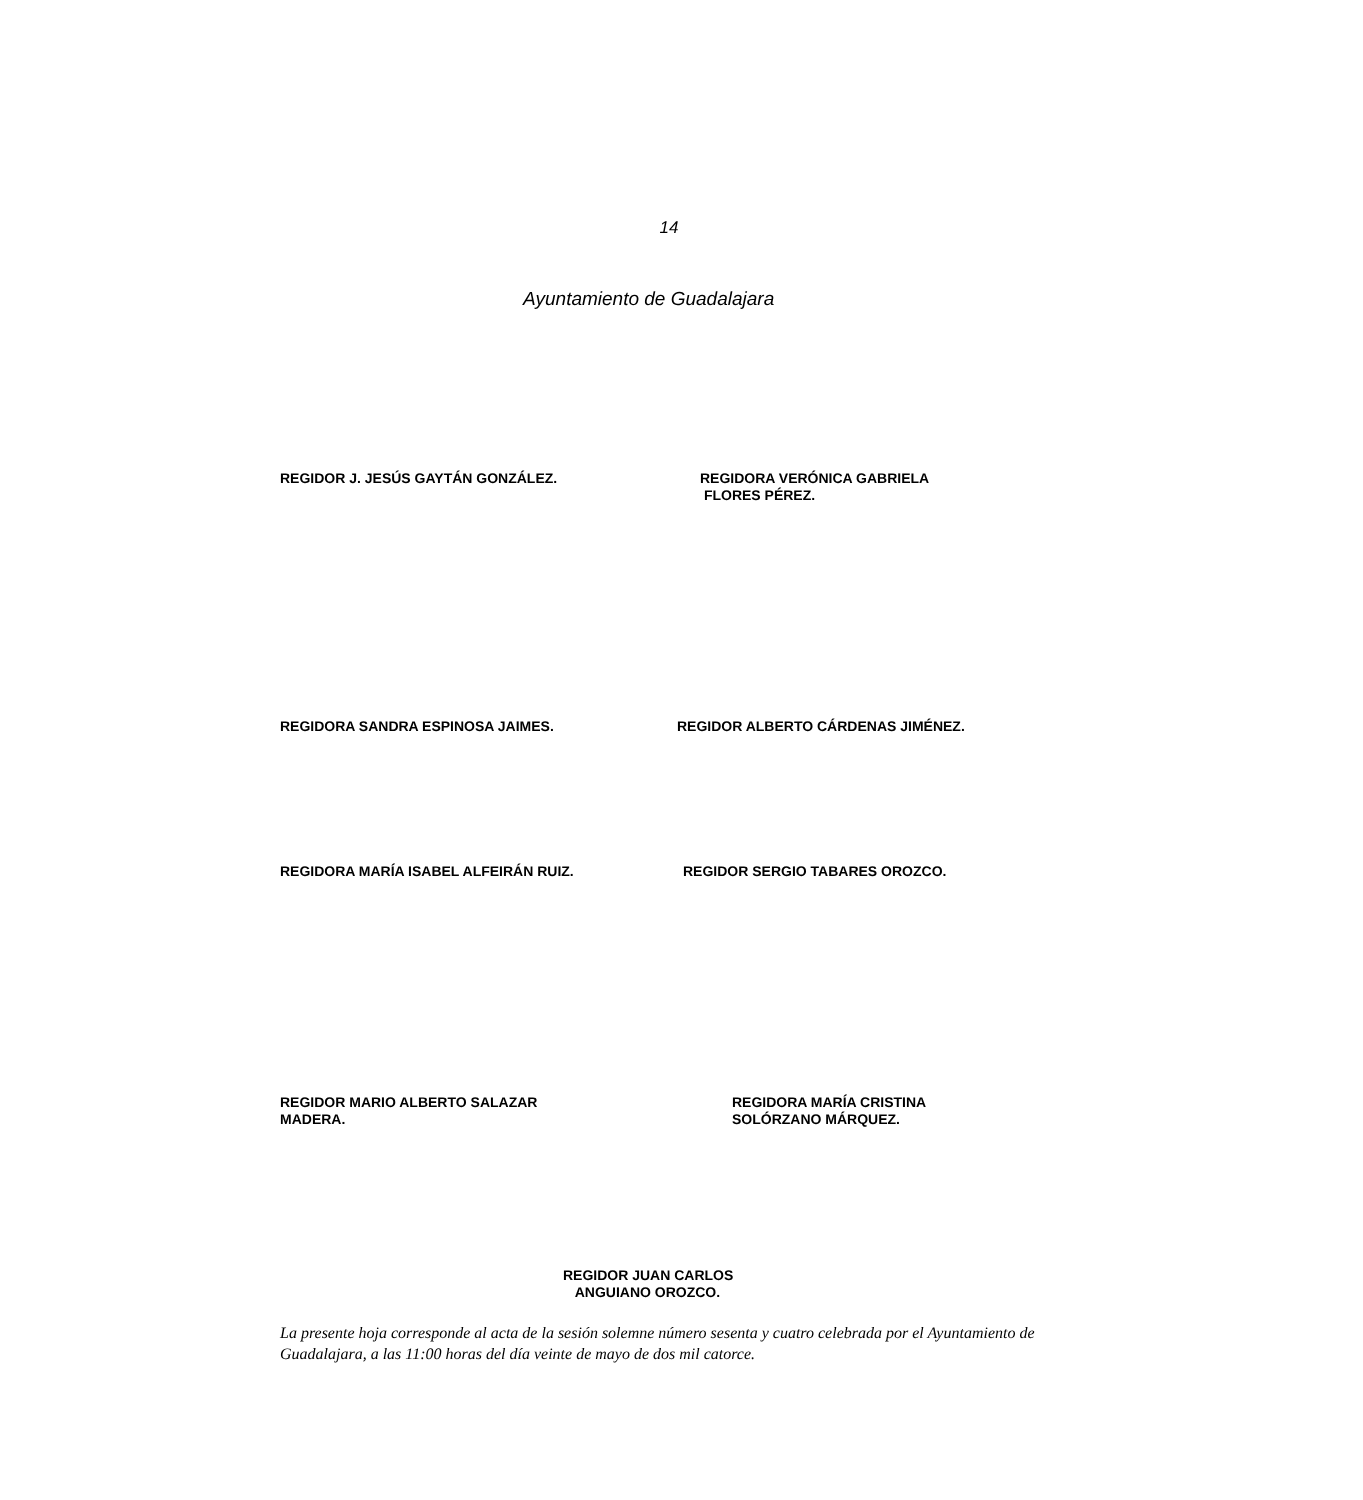14
Ayuntamiento de Guadalajara
REGIDOR J. JESÚS GAYTÁN GONZÁLEZ. REGIDORA VERÓNICA GABRIELA
FLORES PÉREZ.
REGIDORA SANDRA ESPINOSA JAIMES. REGIDOR ALBERTO CÁRDENAS JIMÉNEZ.
REGIDORA MARÍA ISABEL ALFEIRÁN RUIZ. REGIDOR SERGIO TABARES OROZCO.
REGIDOR MARIO ALBERTO SALAZAR
MADERA.
REGIDORA MARÍA CRISTINA
SOLÓRZANO MÁRQUEZ.
REGIDOR JUAN CARLOS
ANGUIANO OROZCO.
La presente hoja corresponde al acta de la sesión solemne número sesenta y cuatro celebrada por el Ayuntamiento de Guadalajara, a las 11:00 horas del día veinte de mayo de dos mil catorce.